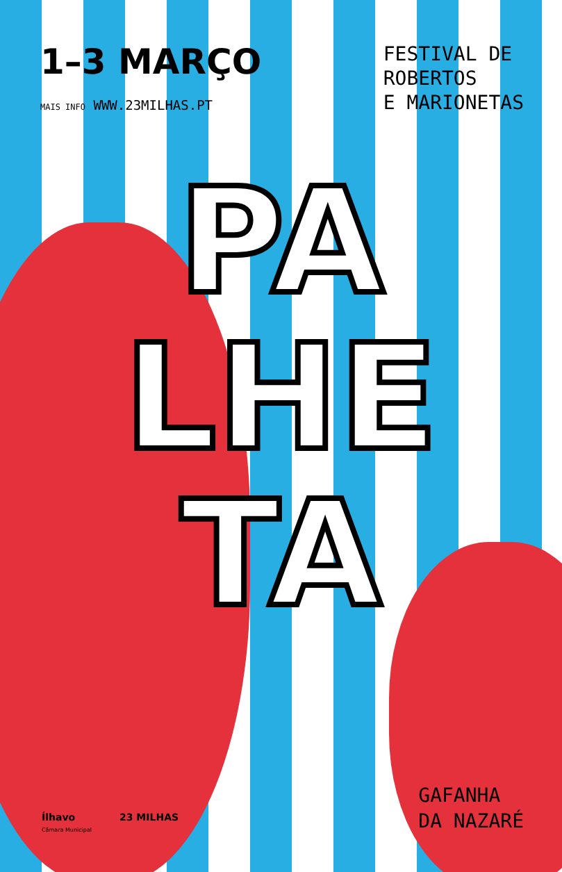1–3 MARÇO
MAIS INFO WWW.23MILHAS.PT
FESTIVAL DE
ROBERTOS
E MARIONETAS
PA
LHE
TA
Ílhavo
Câmara Municipal
23 MILHAS
GAFANHA
DA NAZARÉ